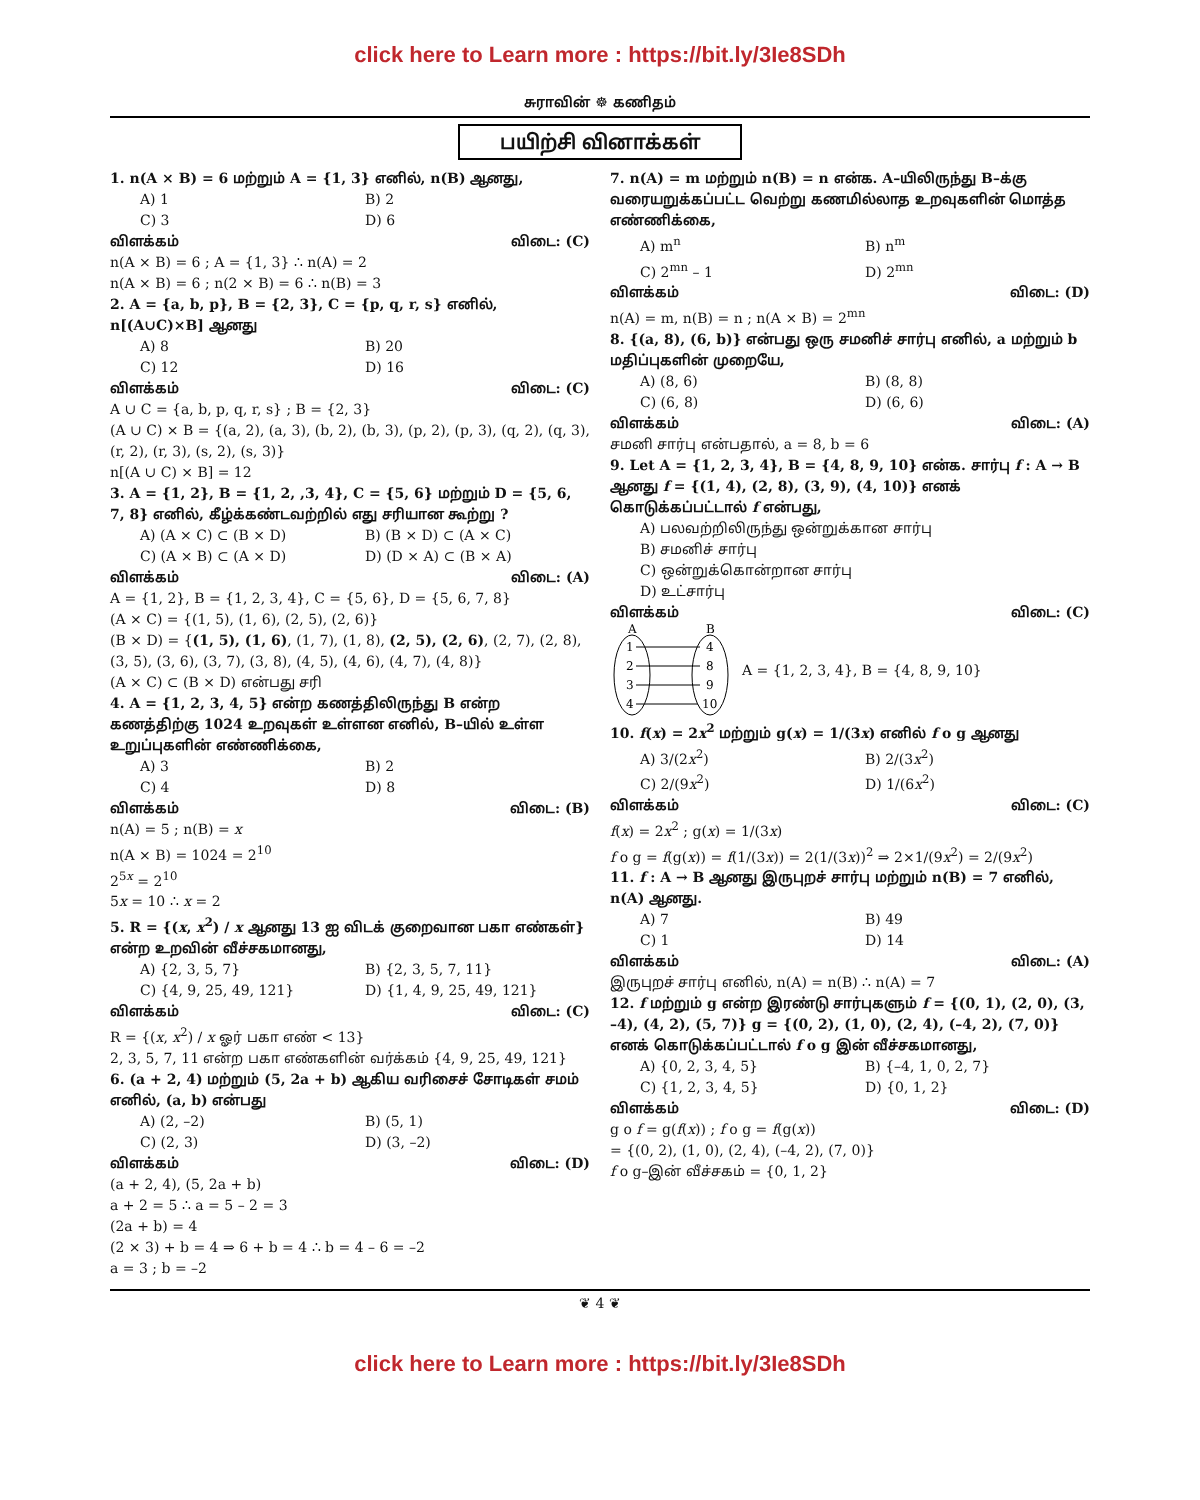click here to Learn more : https://bit.ly/3Ie8SDh
சுராவின் ☸ கணிதம்
பயிற்சி வினாக்கள்
1. n(A × B) = 6 மற்றும் A = {1, 3} எனில், n(B) ஆனது,
A) 1 B) 2
C) 3 D) 6
விளக்கம் விடை: (C)
n(A × B) = 6 ; A = {1, 3} ∴ n(A) = 2
n(A × B) = 6 ; n(2 × B) = 6 ∴ n(B) = 3
2. A = {a, b, p}, B = {2, 3}, C = {p, q, r, s} எனில், n[(A∪C)×B] ஆனது
A) 8 B) 20
C) 12 D) 16
விளக்கம் விடை: (C)
A ∪ C = {a, b, p, q, r, s} ; B = {2, 3}
(A ∪ C) × B = {(a, 2), (a, 3), (b, 2), (b, 3), (p, 2), (p, 3), (q, 2), (q, 3), (r, 2), (r, 3), (s, 2), (s, 3)}
n[(A ∪ C) × B] = 12
3. A = {1, 2}, B = {1, 2, ,3, 4}, C = {5, 6} மற்றும் D = {5, 6, 7, 8} எனில், கீழ்க்கண்டவற்றில் எது சரியான கூற்று ?
A) (A × C) ⊂ (B × D) B) (B × D) ⊂ (A × C)
C) (A × B) ⊂ (A × D) D) (D × A) ⊂ (B × A)
விளக்கம் விடை: (A)
A = {1, 2}, B = {1, 2, 3, 4}, C = {5, 6}, D = {5, 6, 7, 8}
(A × C) = {(1, 5), (1, 6), (2, 5), (2, 6)}
(B × D) = {(1, 5), (1, 6), (1, 7), (1, 8), (2, 5), (2, 6), (2, 7), (2, 8), (3, 5), (3, 6), (3, 7), (3, 8), (4, 5), (4, 6), (4, 7), (4, 8)}
(A × C) ⊂ (B × D) என்பது சரி
4. A = {1, 2, 3, 4, 5} என்ற கணத்திலிருந்து B என்ற கணத்திற்கு 1024 உறவுகள் உள்ளன எனில், B–யில் உள்ள உறுப்புகளின் எண்ணிக்கை,
A) 3 B) 2
C) 4 D) 8
விளக்கம் விடை: (B)
n(A) = 5 ; n(B) = x
n(A × B) = 1024 = 2<sup>10</sup>
2<sup>5x</sup> = 2<sup>10</sup>
5x = 10 ∴ x = 2
5. R = {(x, x<sup>2</sup>) / x ஆனது 13 ஐ விடக் குறைவான பகா எண்கள்} என்ற உறவின் வீச்சகமானது,
A) {2, 3, 5, 7} B) {2, 3, 5, 7, 11}
C) {4, 9, 25, 49, 121} D) {1, 4, 9, 25, 49, 121}
விளக்கம் விடை: (C)
R = {(x, x<sup>2</sup>) / x ஓர் பகா எண் < 13}
2, 3, 5, 7, 11 என்ற பகா எண்களின் வர்க்கம் {4, 9, 25, 49, 121}
6. (a + 2, 4) மற்றும் (5, 2a + b) ஆகிய வரிசைச் சோடிகள் சமம் எனில், (a, b) என்பது
A) (2, –2) B) (5, 1)
C) (2, 3) D) (3, –2)
விளக்கம் விடை: (D)
(a + 2, 4), (5, 2a + b)
a + 2 = 5 ∴ a = 5 – 2 = 3
(2a + b) = 4
(2 × 3) + b = 4 ⇒ 6 + b = 4 ∴ b = 4 – 6 = –2
a = 3 ; b = –2
7. n(A) = m மற்றும் n(B) = n என்க. A–யிலிருந்து B–க்கு வரையறுக்கப்பட்ட வெற்று கணமில்லாத உறவுகளின் மொத்த எண்ணிக்கை,
A) m<sup>n</sup> B) n<sup>m</sup>
C) 2<sup>mn</sup> – 1 D) 2<sup>mn</sup>
விளக்கம் விடை: (D)
n(A) = m, n(B) = n ; n(A × B) = 2<sup>mn</sup>
8. {(a, 8), (6, b)} என்பது ஒரு சமனிச் சார்பு எனில், a மற்றும் b மதிப்புகளின் முறையே,
A) (8, 6) B) (8, 8)
C) (6, 8) D) (6, 6)
விளக்கம் விடை: (A)
சமனி சார்பு என்பதால், a = 8, b = 6
9. Let A = {1, 2, 3, 4}, B = {4, 8, 9, 10} என்க. சார்பு f : A → B ஆனது f = {(1, 4), (2, 8), (3, 9), (4, 10)} எனக் கொடுக்கப்பட்டால் f என்பது,
A) பலவற்றிலிருந்து ஒன்றுக்கான சார்பு
B) சமனிச் சார்பு
C) ஒன்றுக்கொன்றான சார்பு
D) உட்சார்பு
விளக்கம் விடை: (C)
A
B
1
2
3
4
4
8
9
10
A = {1, 2, 3, 4}, B = {4, 8, 9, 10}
10. f(x) = 2x<sup>2</sup> மற்றும் g(x) = 1/(3x) எனில் f o g ஆனது
A) 3/(2x<sup>2</sup>) B) 2/(3x<sup>2</sup>)
C) 2/(9x<sup>2</sup>) D) 1/(6x<sup>2</sup>)
விளக்கம் விடை: (C)
f(x) = 2x<sup>2</sup> ; g(x) = 1/(3x)
f o g = f(g(x)) = f(1/(3x)) = 2(1/(3x))<sup>2</sup> ⇒ 2×1/(9x<sup>2</sup>) = 2/(9x<sup>2</sup>)
11. f : A → B ஆனது இருபுறச் சார்பு மற்றும் n(B) = 7 எனில், n(A) ஆனது.
A) 7 B) 49
C) 1 D) 14
விளக்கம் விடை: (A)
இருபுறச் சார்பு எனில், n(A) = n(B) ∴ n(A) = 7
12. f மற்றும் g என்ற இரண்டு சார்புகளும் f = {(0, 1), (2, 0), (3, –4), (4, 2), (5, 7)} g = {(0, 2), (1, 0), (2, 4), (–4, 2), (7, 0)} எனக் கொடுக்கப்பட்டால் f o g இன் வீச்சகமானது,
A) {0, 2, 3, 4, 5} B) {–4, 1, 0, 2, 7}
C) {1, 2, 3, 4, 5} D) {0, 1, 2}
விளக்கம் விடை: (D)
g o f = g(f(x)) ; f o g = f(g(x))
= {(0, 2), (1, 0), (2, 4), (–4, 2), (7, 0)}
f o g–இன் வீச்சகம் = {0, 1, 2}
❦ 4 ❦
click here to Learn more : https://bit.ly/3Ie8SDh